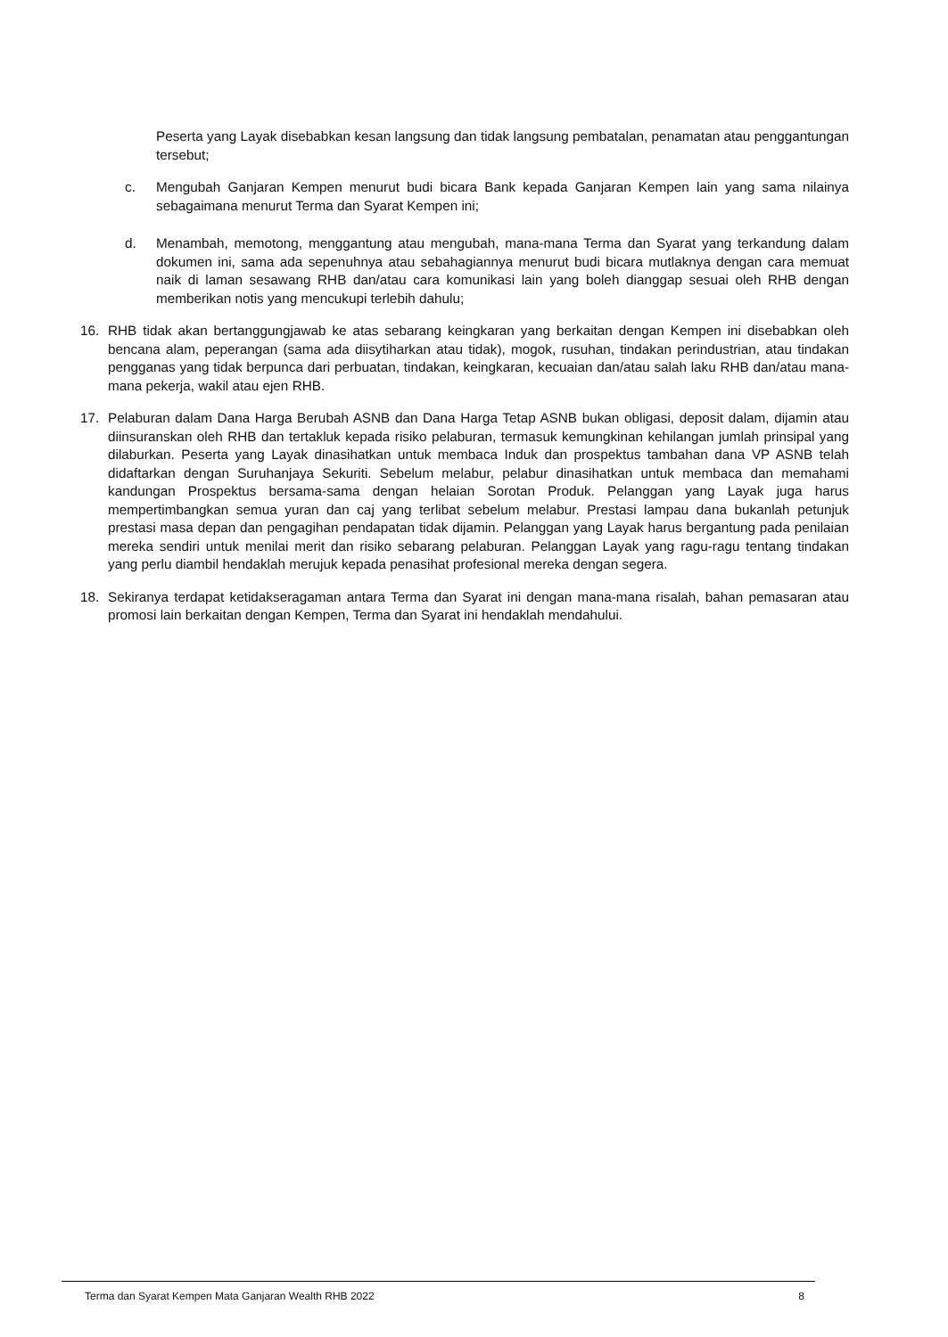Peserta yang Layak disebabkan kesan langsung dan tidak langsung pembatalan, penamatan atau penggantungan tersebut;
c. Mengubah Ganjaran Kempen menurut budi bicara Bank kepada Ganjaran Kempen lain yang sama nilainya sebagaimana menurut Terma dan Syarat Kempen ini;
d. Menambah, memotong, menggantung atau mengubah, mana-mana Terma dan Syarat yang terkandung dalam dokumen ini, sama ada sepenuhnya atau sebahagiannya menurut budi bicara mutlaknya dengan cara memuat naik di laman sesawang RHB dan/atau cara komunikasi lain yang boleh dianggap sesuai oleh RHB dengan memberikan notis yang mencukupi terlebih dahulu;
16. RHB tidak akan bertanggungjawab ke atas sebarang keingkaran yang berkaitan dengan Kempen ini disebabkan oleh bencana alam, peperangan (sama ada diisytiharkan atau tidak), mogok, rusuhan, tindakan perindustrian, atau tindakan pengganas yang tidak berpunca dari perbuatan, tindakan, keingkaran, kecuaian dan/atau salah laku RHB dan/atau mana-mana pekerja, wakil atau ejen RHB.
17. Pelaburan dalam Dana Harga Berubah ASNB dan Dana Harga Tetap ASNB bukan obligasi, deposit dalam, dijamin atau diinsuranskan oleh RHB dan tertakluk kepada risiko pelaburan, termasuk kemungkinan kehilangan jumlah prinsipal yang dilaburkan. Peserta yang Layak dinasihatkan untuk membaca Induk dan prospektus tambahan dana VP ASNB telah didaftarkan dengan Suruhanjaya Sekuriti. Sebelum melabur, pelabur dinasihatkan untuk membaca dan memahami kandungan Prospektus bersama-sama dengan helaian Sorotan Produk. Pelanggan yang Layak juga harus mempertimbangkan semua yuran dan caj yang terlibat sebelum melabur. Prestasi lampau dana bukanlah petunjuk prestasi masa depan dan pengagihan pendapatan tidak dijamin. Pelanggan yang Layak harus bergantung pada penilaian mereka sendiri untuk menilai merit dan risiko sebarang pelaburan. Pelanggan Layak yang ragu-ragu tentang tindakan yang perlu diambil hendaklah merujuk kepada penasihat profesional mereka dengan segera.
18. Sekiranya terdapat ketidakseragaman antara Terma dan Syarat ini dengan mana-mana risalah, bahan pemasaran atau promosi lain berkaitan dengan Kempen, Terma dan Syarat ini hendaklah mendahului.
Terma dan Syarat Kempen Mata Ganjaran Wealth RHB 2022 8